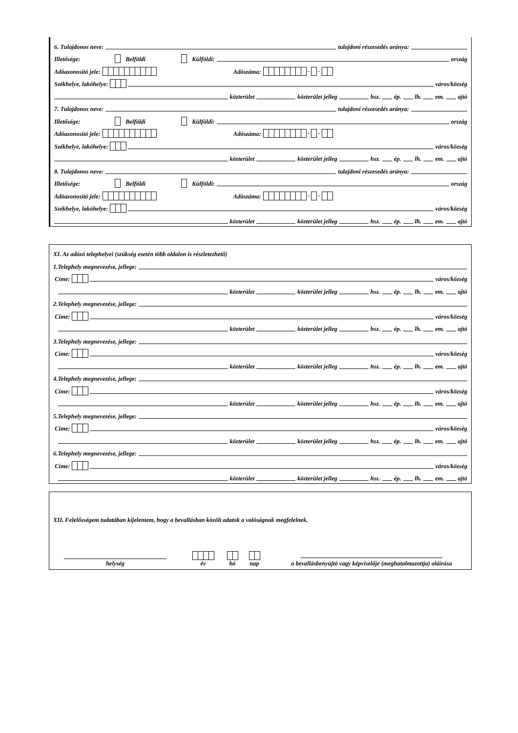6. Tulajdonos neve: tulajdoni részesedés aránya:
Illetősége: Belföldi Külföldi: ország
Adóazonosító jele: Adószáma: - -
Székhelye, lakóhelye: város/község
közterület közterület jelleg hsz. ép. lh. em. ajtó
7. Tulajdonos neve: tulajdoni részesedés aránya:
Illetősége: Belföldi Külföldi: ország
Adóazonosító jele: Adószáma: - -
Székhelye, lakóhelye: város/község
közterület közterület jelleg hsz. ép. lh. em. ajtó
8. Tulajdonos neve: tulajdoni részesedés aránya:
Illetősége: Belföldi Külföldi: ország
Adóazonosító jele: Adószáma: - -
Székhelye, lakóhelye: város/község
közterület közterület jelleg hsz. ép. lh. em. ajtó
XI. Az adózó telephelyei (szükség esetén több oldalon is részletezhető)
1.Telephely megnevezése, jellege:
Címe: város/község
közterület közterület jelleg hsz. ép. lh. em. ajtó
2.Telephely megnevezése, jellege:
Címe: város/község
közterület közterület jelleg hsz. ép. lh. em. ajtó
3.Telephely megnevezése, jellege:
Címe: város/község
közterület közterület jelleg hsz. ép. lh. em. ajtó
4.Telephely megnevezése, jellege:
Címe: város/község
közterület közterület jelleg hsz. ép. lh. em. ajtó
5.Telephely megnevezése, jellege:
Címe: város/község
közterület közterület jelleg hsz. ép. lh. em. ajtó
6.Telephely megnevezése, jellege:
Címe: város/község
közterület közterület jelleg hsz. ép. lh. em. ajtó
XII. Felelősségem tudatában kijelentem, hogy a bevallásban közölt adatok a valóságnak megfelelnek.
helység
év
hó
nap
a bevallásbenyújtó vagy képviselője (meghatalmazottja) aláírása